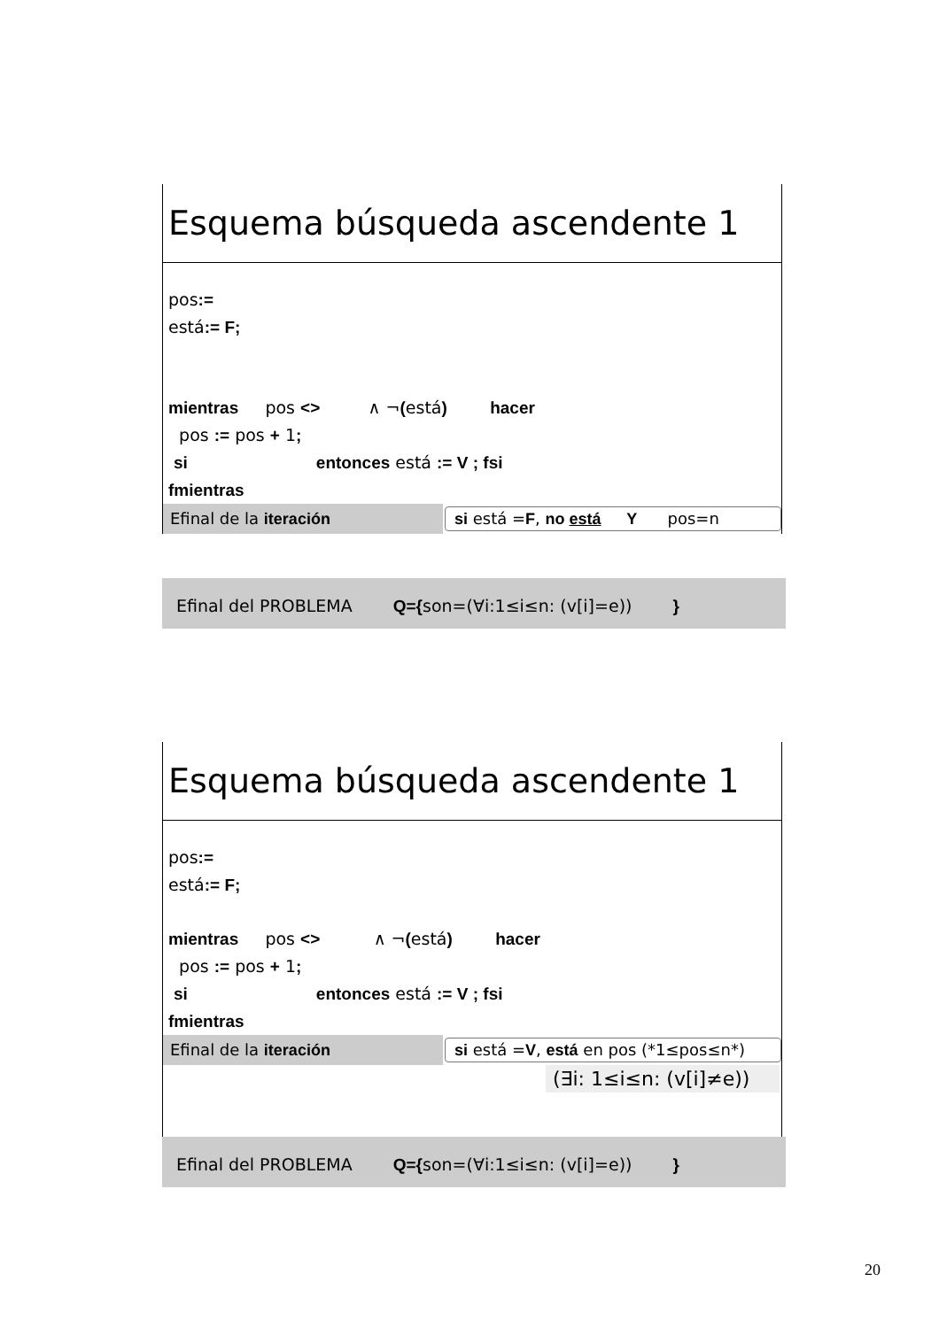Esquema búsqueda ascendente 1
pos:=
está:= F;
mientras pos <> ∧ ¬(está) hacer
pos := pos + 1;
si entonces está := V ; fsi
fmientras
Efinal de la iteración
si está =F, no está Y pos=n
Efinal del PROBLEMA Q={son=(∀i:1≤i≤n: (v[i]=e)) }
Esquema búsqueda ascendente 1
pos:=
está:= F;
mientras pos <> ∧ ¬(está) hacer
pos := pos + 1;
si entonces está := V ; fsi
fmientras
Efinal de la iteración
si está =V, está en pos (*1≤pos≤n*)
(∃i: 1≤i≤n: (v[i]≠e))
Efinal del PROBLEMA Q={son=(∀i:1≤i≤n: (v[i]=e)) }
20